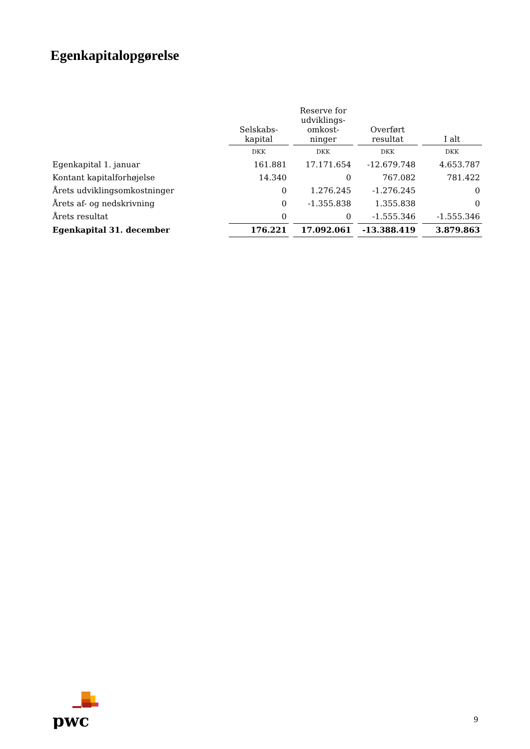Egenkapitalopgørelse
| | Selskabs- kapital | Reserve for udviklings- omkost- ninger | Overført resultat | I alt |
| --- | --- | --- | --- | --- |
| | DKK | DKK | DKK | DKK |
| Egenkapital 1. januar | 161.881 | 17.171.654 | -12.679.748 | 4.653.787 |
| Kontant kapitalforhøjelse | 14.340 | 0 | 767.082 | 781.422 |
| Årets udviklingsomkostninger | 0 | 1.276.245 | -1.276.245 | 0 |
| Årets af- og nedskrivning | 0 | -1.355.838 | 1.355.838 | 0 |
| Årets resultat | 0 | 0 | -1.555.346 | -1.555.346 |
| Egenkapital 31. december | 176.221 | 17.092.061 | -13.388.419 | 3.879.863 |
pwc
9